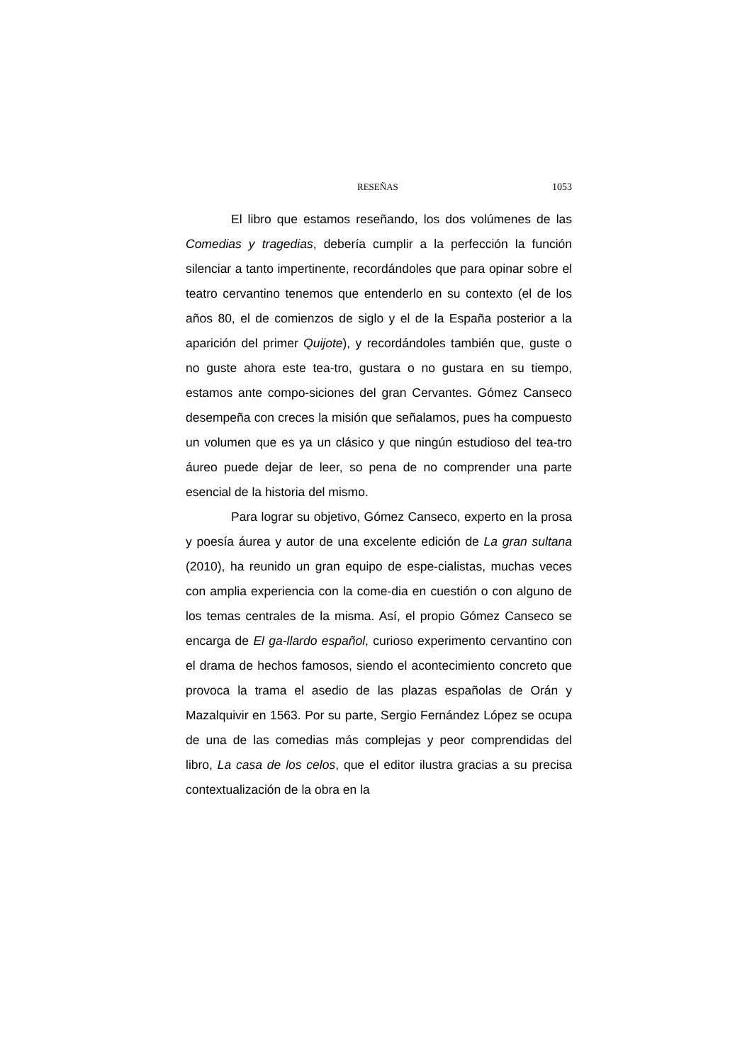RESEÑAS 1053
El libro que estamos reseñando, los dos volúmenes de las Comedias y tragedias, debería cumplir a la perfección la función silenciar a tanto impertinente, recordándoles que para opinar sobre el teatro cervantino tenemos que entenderlo en su contexto (el de los años 80, el de comienzos de siglo y el de la España posterior a la aparición del primer Quijote), y recordándoles también que, guste o no guste ahora este tea-tro, gustara o no gustara en su tiempo, estamos ante compo-siciones del gran Cervantes. Gómez Canseco desempeña con creces la misión que señalamos, pues ha compuesto un volumen que es ya un clásico y que ningún estudioso del tea-tro áureo puede dejar de leer, so pena de no comprender una parte esencial de la historia del mismo.
Para lograr su objetivo, Gómez Canseco, experto en la prosa y poesía áurea y autor de una excelente edición de La gran sultana (2010), ha reunido un gran equipo de espe-cialistas, muchas veces con amplia experiencia con la come-dia en cuestión o con alguno de los temas centrales de la misma. Así, el propio Gómez Canseco se encarga de El ga-llardo español, curioso experimento cervantino con el drama de hechos famosos, siendo el acontecimiento concreto que provoca la trama el asedio de las plazas españolas de Orán y Mazalquivir en 1563. Por su parte, Sergio Fernández López se ocupa de una de las comedias más complejas y peor comprendidas del libro, La casa de los celos, que el editor ilustra gracias a su precisa contextualización de la obra en la